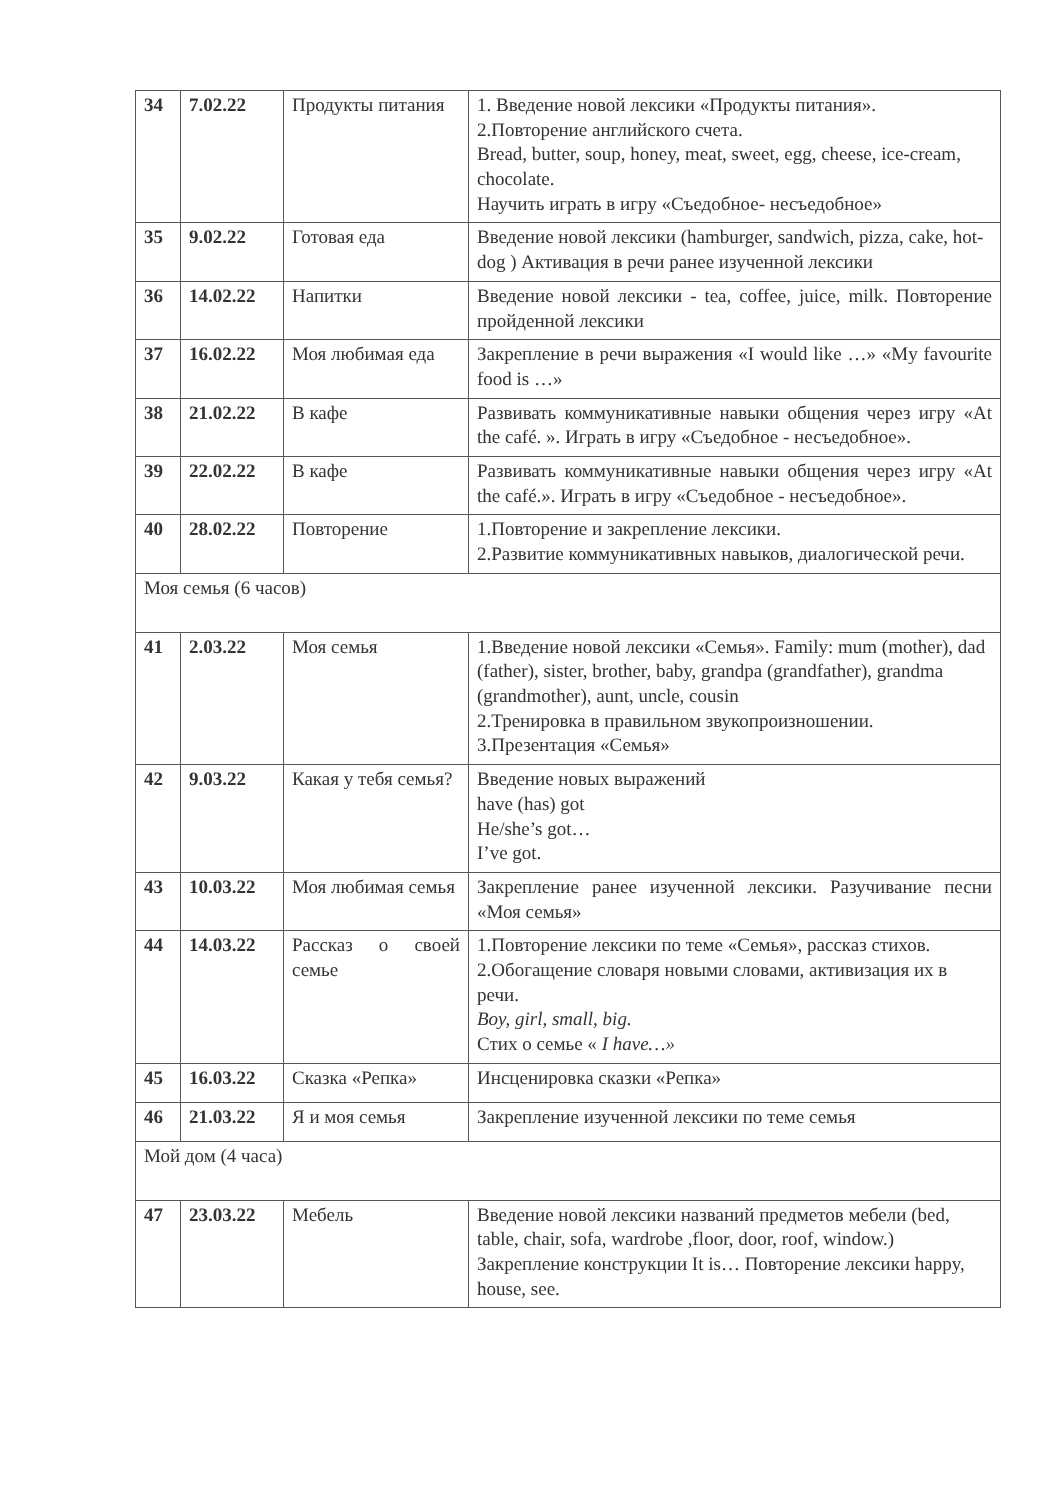| 34 | 7.02.22 | Продукты питания | 1. Введение новой лексики «Продукты питания». 2.Повторение английского счета. Bread, butter, soup, honey, meat, sweet, egg, cheese, ice-cream, chocolate. Научить играть в игру «Съедобное- несъедобное» |
| 35 | 9.02.22 | Готовая еда | Введение новой лексики (hamburger, sandwich, pizza, cake, hot-dog ) Активация в речи ранее изученной лексики |
| 36 | 14.02.22 | Напитки | Введение новой лексики - tea, coffee, juice, milk. Повторение пройденной лексики |
| 37 | 16.02.22 | Моя любимая еда | Закрепление в речи выражения «I would like …» «My favourite food is …» |
| 38 | 21.02.22 | В кафе | Развивать коммуникативные навыки общения через игру «At the café. ». Играть в игру «Съедобное - несъедобное». |
| 39 | 22.02.22 | В кафе | Развивать коммуникативные навыки общения через игру «At the café.». Играть в игру «Съедобное - несъедобное». |
| 40 | 28.02.22 | Повторение | 1.Повторение и закрепление лексики. 2.Развитие коммуникативных навыков, диалогической речи. |
| Моя семья (6 часов) | | | |
| 41 | 2.03.22 | Моя семья | 1.Введение новой лексики «Семья». Family: mum (mother), dad (father), sister, brother, baby, grandpa (grandfather), grandma (grandmother), aunt, uncle, cousin 2.Тренировка в правильном звукопроизношении. 3.Презентация «Семья» |
| 42 | 9.03.22 | Какая у тебя семья? | Введение новых выражений have (has) got He/she’s got… I’ve got. |
| 43 | 10.03.22 | Моя любимая семья | Закрепление ранее изученной лексики. Разучивание песни «Моя семья» |
| 44 | 14.03.22 | Рассказ о своей семье | 1.Повторение лексики по теме «Семья», рассказ стихов. 2.Обогащение словаря новыми словами, активизация их в речи. Boy, girl, small, big. Стих о семье « I have…» |
| 45 | 16.03.22 | Сказка «Репка» | Инсценировка сказки «Репка» |
| 46 | 21.03.22 | Я и моя семья | Закрепление изученной лексики по теме семья |
| Мой дом (4 часа) | | | |
| 47 | 23.03.22 | Мебель | Введение новой лексики названий предметов мебели (bed, table, chair, sofa, wardrobe ,floor, door, roof, window.) Закрепление конструкции It is… Повторение лексики happy, house, see. |